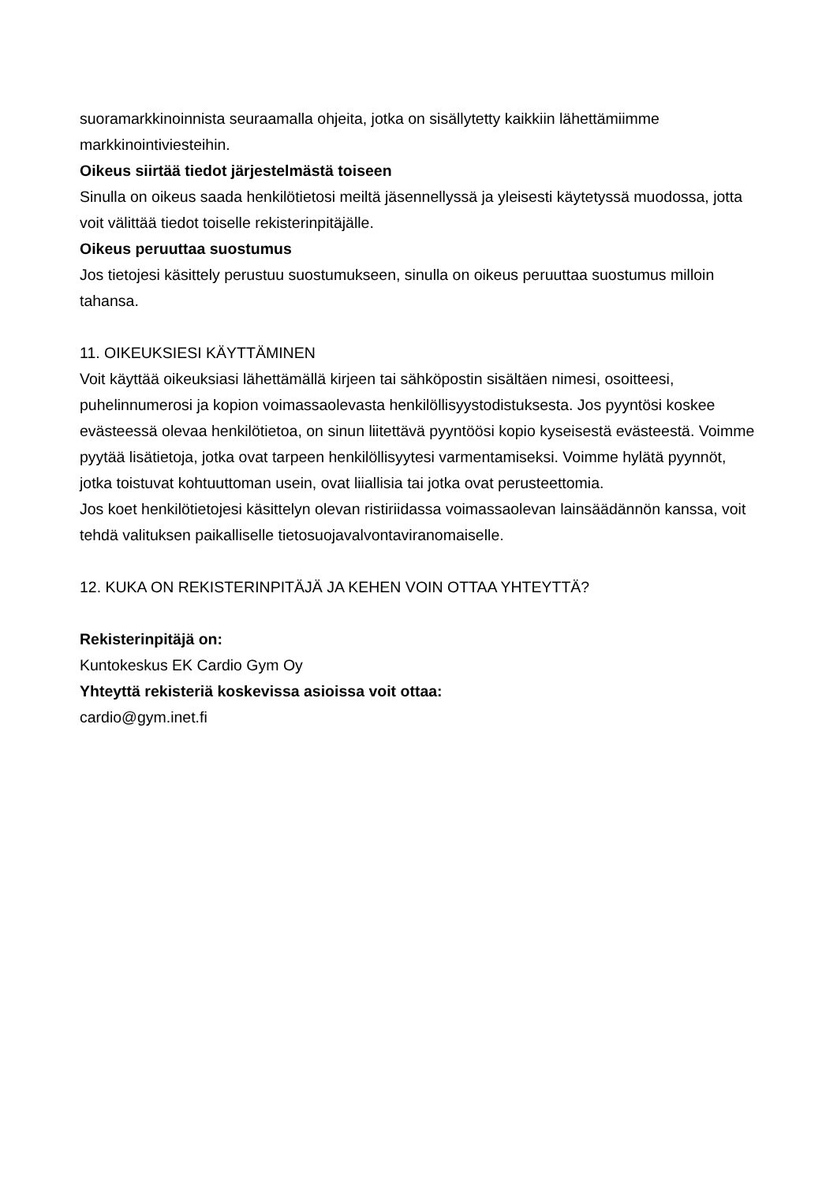suoramarkkinoinnista seuraamalla ohjeita, jotka on sisällytetty kaikkiin lähettämiimme markkinointiviesteihin.
Oikeus siirtää tiedot järjestelmästä toiseen
Sinulla on oikeus saada henkilötietosi meiltä jäsennellyssä ja yleisesti käytetyssä muodossa, jotta voit välittää tiedot toiselle rekisterinpitäjälle.
Oikeus peruuttaa suostumus
Jos tietojesi käsittely perustuu suostumukseen, sinulla on oikeus peruuttaa suostumus milloin tahansa.
11. OIKEUKSIESI KÄYTTÄMINEN
Voit käyttää oikeuksiasi lähettämällä kirjeen tai sähköpostin sisältäen nimesi, osoitteesi, puhelinnumerosi ja kopion voimassaolevasta henkilöllisyystodistuksesta. Jos pyyntösi koskee evästeessä olevaa henkilötietoa, on sinun liitettävä pyyntöösi kopio kyseisestä evästeestä. Voimme pyytää lisätietoja, jotka ovat tarpeen henkilöllisyytesi varmentamiseksi. Voimme hylätä pyynnöt, jotka toistuvat kohtuuttoman usein, ovat liiallisia tai jotka ovat perusteettomia.
Jos koet henkilötietojesi käsittelyn olevan ristiriidassa voimassaolevan lainsäädännön kanssa, voit tehdä valituksen paikalliselle tietosuojavalvontaviranomaiselle.
12. KUKA ON REKISTERINPITÄJÄ JA KEHEN VOIN OTTAA YHTEYTTÄ?
Rekisterinpitäjä on:
Kuntokeskus EK Cardio Gym Oy
Yhteyttä rekisteriä koskevissa asioissa voit ottaa:
cardio@gym.inet.fi